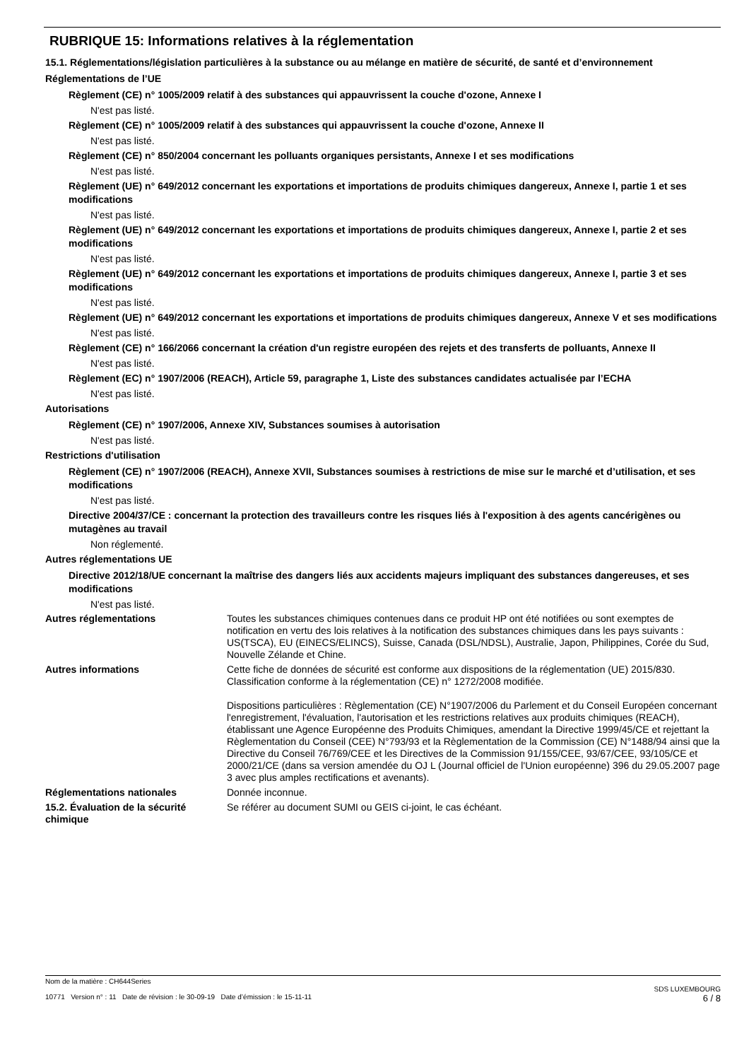RUBRIQUE 15: Informations relatives à la réglementation
15.1. Réglementations/législation particulières à la substance ou au mélange en matière de sécurité, de santé et d’environnement
Réglementations de l’UE
Règlement (CE) n° 1005/2009 relatif à des substances qui appauvrissent la couche d'ozone, Annexe I
N'est pas listé.
Règlement (CE) n° 1005/2009 relatif à des substances qui appauvrissent la couche d'ozone, Annexe II
N'est pas listé.
Règlement (CE) n° 850/2004 concernant les polluants organiques persistants, Annexe I et ses modifications
N'est pas listé.
Règlement (UE) n° 649/2012 concernant les exportations et importations de produits chimiques dangereux, Annexe I, partie 1 et ses modifications
N'est pas listé.
Règlement (UE) n° 649/2012 concernant les exportations et importations de produits chimiques dangereux, Annexe I, partie 2 et ses modifications
N'est pas listé.
Règlement (UE) n° 649/2012 concernant les exportations et importations de produits chimiques dangereux, Annexe I, partie 3 et ses modifications
N'est pas listé.
Règlement (UE) n° 649/2012 concernant les exportations et importations de produits chimiques dangereux, Annexe V et ses modifications
N'est pas listé.
Règlement (CE) n° 166/2066 concernant la création d'un registre européen des rejets et des transferts de polluants, Annexe II
N'est pas listé.
Règlement (EC) n° 1907/2006 (REACH), Article 59, paragraphe 1, Liste des substances candidates actualisée par l’ECHA
N'est pas listé.
Autorisations
Règlement (CE) n° 1907/2006, Annexe XIV, Substances soumises à autorisation
N'est pas listé.
Restrictions d'utilisation
Règlement (CE) n° 1907/2006 (REACH), Annexe XVII, Substances soumises à restrictions de mise sur le marché et d’utilisation, et ses modifications
N'est pas listé.
Directive 2004/37/CE : concernant la protection des travailleurs contre les risques liés à l'exposition à des agents cancérigènes ou mutagènes au travail
Non réglementé.
Autres réglementations UE
Directive 2012/18/UE concernant la maîtrise des dangers liés aux accidents majeurs impliquant des substances dangereuses, et ses modifications
N'est pas listé.
Autres réglementations Toutes les substances chimiques contenues dans ce produit HP ont été notifiées ou sont exemptes de notification en vertu des lois relatives à la notification des substances chimiques dans les pays suivants : US(TSCA), EU (EINECS/ELINCS), Suisse, Canada (DSL/NDSL), Australie, Japon, Philippines, Corée du Sud, Nouvelle Zélande et Chine.
Autres informations Cette fiche de données de sécurité est conforme aux dispositions de la réglementation (UE) 2015/830. Classification conforme à la réglementation (CE) n° 1272/2008 modifiée.
Dispositions particulières : Règlementation (CE) N°1907/2006 du Parlement et du Conseil Européen concernant l'enregistrement, l'évaluation, l'autorisation et les restrictions relatives aux produits chimiques (REACH), établissant une Agence Européenne des Produits Chimiques, amendant la Directive 1999/45/CE et rejettant la Règlementation du Conseil (CEE) N°793/93 et la Règlementation de la Commission (CE) N°1488/94 ainsi que la Directive du Conseil 76/769/CEE et les Directives de la Commission 91/155/CEE, 93/67/CEE, 93/105/CE et 2000/21/CE (dans sa version amendée du OJ L (Journal officiel de l'Union européenne) 396 du 29.05.2007 page 3 avec plus amples rectifications et avenants).
Réglementations nationales Donnée inconnue.
15.2. Évaluation de la sécurité chimique
Se référer au document SUMI ou GEIS ci-joint, le cas échéant.
SDS LUXEMBOURG
6 / 8
Nom de la matière : CH644Series
10771 Version n° : 11 Date de révision : le 30-09-19 Date d’émission : le 15-11-11